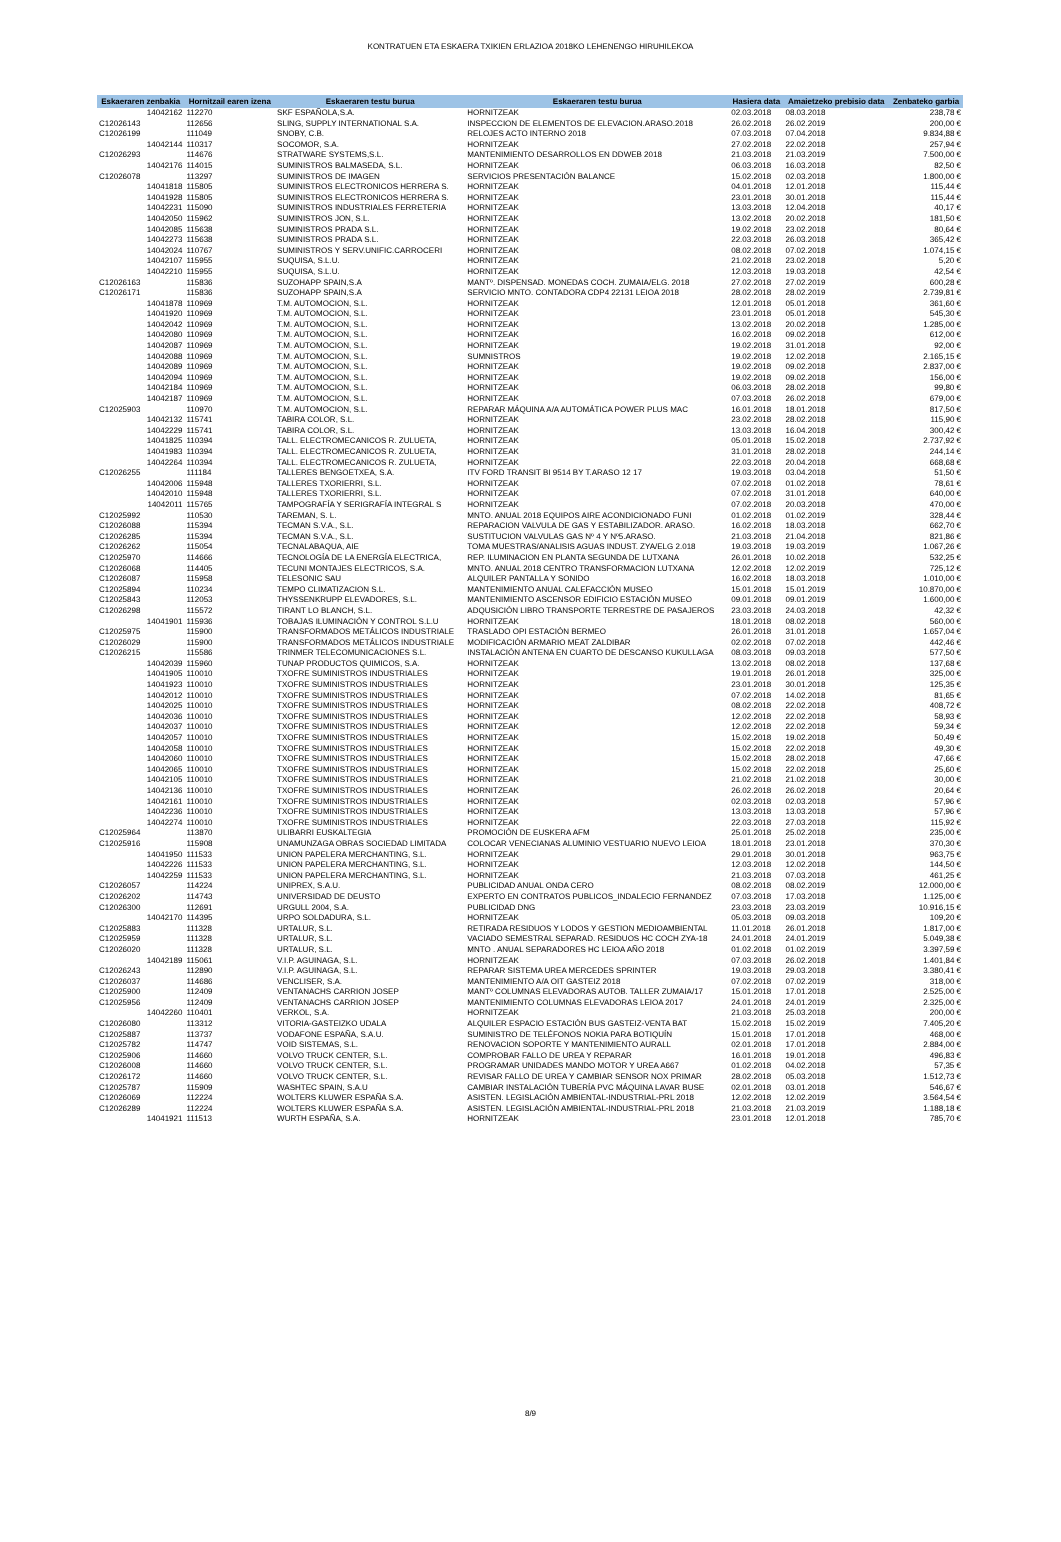KONTRATUEN ETA ESKAERA TXIKIEN ERLAZIOA 2018KO LEHENENGO HIRUHILEKOA
| Eskaeraren zenbakia | Hornitzail earen izena | Eskaeraren testu burua | Eskaeraren testu burua | Hasiera data | Amaietzeko prebisio data | Zenbateko garbia |
| --- | --- | --- | --- | --- | --- | --- |
| 14042162 | 112270 | SKF ESPAÑOLA,S.A. | HORNITZEAK | 02.03.2018 | 08.03.2018 | 238,78 € |
| C12026143 | 112656 | SLING, SUPPLY INTERNATIONAL S.A. | INSPECCION DE ELEMENTOS DE ELEVACION.ARASO.2018 | 26.02.2018 | 26.02.2019 | 200,00 € |
| C12026199 | 111049 | SNOBY, C.B. | RELOJES ACTO INTERNO 2018 | 07.03.2018 | 07.04.2018 | 9.834,88 € |
| 14042144 | 110317 | SOCOMOR, S.A. | HORNITZEAK | 27.02.2018 | 22.02.2018 | 257,94 € |
| C12026293 | 114676 | STRATWARE SYSTEMS,S.L. | MANTENIMIENTO DESARROLLOS EN DDWEB 2018 | 21.03.2018 | 21.03.2019 | 7.500,00 € |
| 14042176 | 114015 | SUMINISTROS BALMASEDA, S.L. | HORNITZEAK | 06.03.2018 | 16.03.2018 | 82,50 € |
| C12026078 | 113297 | SUMINISTROS DE IMAGEN | SERVICIOS PRESENTACIÓN BALANCE | 15.02.2018 | 02.03.2018 | 1.800,00 € |
| 14041818 | 115805 | SUMINISTROS ELECTRONICOS HERRERA S. | HORNITZEAK | 04.01.2018 | 12.01.2018 | 115,44 € |
| 14041928 | 115805 | SUMINISTROS ELECTRONICOS HERRERA S. | HORNITZEAK | 23.01.2018 | 30.01.2018 | 115,44 € |
| 14042231 | 115090 | SUMINISTROS INDUSTRIALES FERRETERIA | HORNITZEAK | 13.03.2018 | 12.04.2018 | 40,17 € |
| 14042050 | 115962 | SUMINISTROS JON, S.L. | HORNITZEAK | 13.02.2018 | 20.02.2018 | 181,50 € |
| 14042085 | 115638 | SUMINISTROS PRADA S.L. | HORNITZEAK | 19.02.2018 | 23.02.2018 | 80,64 € |
| 14042273 | 115638 | SUMINISTROS PRADA S.L. | HORNITZEAK | 22.03.2018 | 26.03.2018 | 365,42 € |
| 14042024 | 110767 | SUMINISTROS Y SERV.UNIFIC.CARROCERI | HORNITZEAK | 08.02.2018 | 07.02.2018 | 1.074,15 € |
| 14042107 | 115955 | SUQUISA, S.L.U. | HORNITZEAK | 21.02.2018 | 23.02.2018 | 5,20 € |
| 14042210 | 115955 | SUQUISA, S.L.U. | HORNITZEAK | 12.03.2018 | 19.03.2018 | 42,54 € |
| C12026163 | 115836 | SUZOHAPP SPAIN,S.A | MANTº. DISPENSAD. MONEDAS COCH. ZUMAIA/ELG. 2018 | 27.02.2018 | 27.02.2019 | 600,28 € |
| C12026171 | 115836 | SUZOHAPP SPAIN,S.A | SERVICIO MNTO. CONTADORA CDP4 22131 LEIOA 2018 | 28.02.2018 | 28.02.2019 | 2.739,81 € |
| 14041878 | 110969 | T.M. AUTOMOCION, S.L. | HORNITZEAK | 12.01.2018 | 05.01.2018 | 361,60 € |
| 14041920 | 110969 | T.M. AUTOMOCION, S.L. | HORNITZEAK | 23.01.2018 | 05.01.2018 | 545,30 € |
| 14042042 | 110969 | T.M. AUTOMOCION, S.L. | HORNITZEAK | 13.02.2018 | 20.02.2018 | 1.285,00 € |
| 14042080 | 110969 | T.M. AUTOMOCION, S.L. | HORNITZEAK | 16.02.2018 | 09.02.2018 | 612,00 € |
| 14042087 | 110969 | T.M. AUTOMOCION, S.L. | HORNITZEAK | 19.02.2018 | 31.01.2018 | 92,00 € |
| 14042088 | 110969 | T.M. AUTOMOCION, S.L. | SUMNISTROS | 19.02.2018 | 12.02.2018 | 2.165,15 € |
| 14042089 | 110969 | T.M. AUTOMOCION, S.L. | HORNITZEAK | 19.02.2018 | 09.02.2018 | 2.837,00 € |
| 14042094 | 110969 | T.M. AUTOMOCION, S.L. | HORNITZEAK | 19.02.2018 | 09.02.2018 | 156,00 € |
| 14042184 | 110969 | T.M. AUTOMOCION, S.L. | HORNITZEAK | 06.03.2018 | 28.02.2018 | 99,80 € |
| 14042187 | 110969 | T.M. AUTOMOCION, S.L. | HORNITZEAK | 07.03.2018 | 26.02.2018 | 679,00 € |
| C12025903 | 110970 | T.M. AUTOMOCION, S.L. | REPARAR MÁQUINA A/A AUTOMÁTICA POWER PLUS MAC | 16.01.2018 | 18.01.2018 | 817,50 € |
| 14042132 | 115741 | TABIRA COLOR, S.L. | HORNITZEAK | 23.02.2018 | 28.02.2018 | 115,90 € |
| 14042229 | 115741 | TABIRA COLOR, S.L. | HORNITZEAK | 13.03.2018 | 16.04.2018 | 300,42 € |
| 14041825 | 110394 | TALL. ELECTROMECANICOS R. ZULUETA, | HORNITZEAK | 05.01.2018 | 15.02.2018 | 2.737,92 € |
| 14041983 | 110394 | TALL. ELECTROMECANICOS R. ZULUETA, | HORNITZEAK | 31.01.2018 | 28.02.2018 | 244,14 € |
| 14042264 | 110394 | TALL. ELECTROMECANICOS R. ZULUETA, | HORNITZEAK | 22.03.2018 | 20.04.2018 | 668,68 € |
| C12026255 | 111184 | TALLERES BENGOETXEA, S.A. | ITV FORD TRANSIT BI 9514 BY T.ARASO 12 17 | 19.03.2018 | 03.04.2018 | 51,50 € |
| 14042006 | 115948 | TALLERES TXORIERRI, S.L. | HORNITZEAK | 07.02.2018 | 01.02.2018 | 78,61 € |
| 14042010 | 115948 | TALLERES TXORIERRI, S.L. | HORNITZEAK | 07.02.2018 | 31.01.2018 | 640,00 € |
| 14042011 | 115765 | TAMPOGRAFÍA Y SERIGRAFÍA INTEGRAL S | HORNITZEAK | 07.02.2018 | 20.03.2018 | 470,00 € |
| C12025992 | 110530 | TAREMAN, S. L. | MNTO. ANUAL 2018 EQUIPOS AIRE ACONDICIONADO FUNI | 01.02.2018 | 01.02.2019 | 328,44 € |
| C12026088 | 115394 | TECMAN S.V.A., S.L. | REPARACION VALVULA DE GAS Y ESTABILIZADOR. ARASO. | 16.02.2018 | 18.03.2018 | 662,70 € |
| C12026285 | 115394 | TECMAN S.V.A., S.L. | SUSTITUCION VALVULAS GAS Nº 4 Y Nº5.ARASO. | 21.03.2018 | 21.04.2018 | 821,86 € |
| C12026262 | 115054 | TECNALABAQUA, AIE | TOMA MUESTRAS/ANALISIS AGUAS INDUST. ZYA/ELG 2.018 | 19.03.2018 | 19.03.2019 | 1.067,26 € |
| C12025970 | 114666 | TECNOLOGÍA DE LA ENERGÍA ELECTRICA, | REP. ILUMINACION EN PLANTA SEGUNDA DE LUTXANA | 26.01.2018 | 10.02.2018 | 532,25 € |
| C12026068 | 114405 | TECUNI MONTAJES ELECTRICOS, S.A. | MNTO. ANUAL 2018 CENTRO TRANSFORMACION LUTXANA | 12.02.2018 | 12.02.2019 | 725,12 € |
| C12026087 | 115958 | TELESONIC SAU | ALQUILER PANTALLA Y SONIDO | 16.02.2018 | 18.03.2018 | 1.010,00 € |
| C12025894 | 110234 | TEMPO CLIMATIZACION S.L. | MANTENIMIENTO ANUAL CALEFACCIÓN MUSEO | 15.01.2018 | 15.01.2019 | 10.870,00 € |
| C12025843 | 112053 | THYSSENKRUPP ELEVADORES, S.L. | MANTENIMIENTO ASCENSOR EDIFICIO ESTACIÓN MUSEO | 09.01.2018 | 09.01.2019 | 1.600,00 € |
| C12026298 | 115572 | TIRANT LO BLANCH, S.L. | ADQUSICIÓN LIBRO TRANSPORTE TERRESTRE DE PASAJEROS | 23.03.2018 | 24.03.2018 | 42,32 € |
| 14041901 | 115936 | TOBAJAS ILUMINACIÓN Y CONTROL S.L.U | HORNITZEAK | 18.01.2018 | 08.02.2018 | 560,00 € |
| C12025975 | 115900 | TRANSFORMADOS METÁLICOS INDUSTRIALE | TRASLADO OPI ESTACIÓN BERMEO | 26.01.2018 | 31.01.2018 | 1.657,04 € |
| C12026029 | 115900 | TRANSFORMADOS METÁLICOS INDUSTRIALE | MODIFICACIÓN ARMARIO MEAT ZALDIBAR | 02.02.2018 | 07.02.2018 | 442,46 € |
| C12026215 | 115586 | TRINMER TELECOMUNICACIONES S.L. | INSTALACIÓN ANTENA EN CUARTO DE DESCANSO KUKULLAGA | 08.03.2018 | 09.03.2018 | 577,50 € |
| 14042039 | 115960 | TUNAP PRODUCTOS QUIMICOS, S.A. | HORNITZEAK | 13.02.2018 | 08.02.2018 | 137,68 € |
| 14041905 | 110010 | TXOFRE SUMINISTROS INDUSTRIALES | HORNITZEAK | 19.01.2018 | 26.01.2018 | 325,00 € |
| 14041923 | 110010 | TXOFRE SUMINISTROS INDUSTRIALES | HORNITZEAK | 23.01.2018 | 30.01.2018 | 125,35 € |
| 14042012 | 110010 | TXOFRE SUMINISTROS INDUSTRIALES | HORNITZEAK | 07.02.2018 | 14.02.2018 | 81,65 € |
| 14042025 | 110010 | TXOFRE SUMINISTROS INDUSTRIALES | HORNITZEAK | 08.02.2018 | 22.02.2018 | 408,72 € |
| 14042036 | 110010 | TXOFRE SUMINISTROS INDUSTRIALES | HORNITZEAK | 12.02.2018 | 22.02.2018 | 58,93 € |
| 14042037 | 110010 | TXOFRE SUMINISTROS INDUSTRIALES | HORNITZEAK | 12.02.2018 | 22.02.2018 | 59,34 € |
| 14042057 | 110010 | TXOFRE SUMINISTROS INDUSTRIALES | HORNITZEAK | 15.02.2018 | 19.02.2018 | 50,49 € |
| 14042058 | 110010 | TXOFRE SUMINISTROS INDUSTRIALES | HORNITZEAK | 15.02.2018 | 22.02.2018 | 49,30 € |
| 14042060 | 110010 | TXOFRE SUMINISTROS INDUSTRIALES | HORNITZEAK | 15.02.2018 | 28.02.2018 | 47,66 € |
| 14042065 | 110010 | TXOFRE SUMINISTROS INDUSTRIALES | HORNITZEAK | 15.02.2018 | 22.02.2018 | 25,60 € |
| 14042105 | 110010 | TXOFRE SUMINISTROS INDUSTRIALES | HORNITZEAK | 21.02.2018 | 21.02.2018 | 30,00 € |
| 14042136 | 110010 | TXOFRE SUMINISTROS INDUSTRIALES | HORNITZEAK | 26.02.2018 | 26.02.2018 | 20,64 € |
| 14042161 | 110010 | TXOFRE SUMINISTROS INDUSTRIALES | HORNITZEAK | 02.03.2018 | 02.03.2018 | 57,96 € |
| 14042236 | 110010 | TXOFRE SUMINISTROS INDUSTRIALES | HORNITZEAK | 13.03.2018 | 13.03.2018 | 57,96 € |
| 14042274 | 110010 | TXOFRE SUMINISTROS INDUSTRIALES | HORNITZEAK | 22.03.2018 | 27.03.2018 | 115,92 € |
| C12025964 | 113870 | ULIBARRI EUSKALTEGIA | PROMOCIÓN DE EUSKERA AFM | 25.01.2018 | 25.02.2018 | 235,00 € |
| C12025916 | 115908 | UNAMUNZAGA OBRAS SOCIEDAD LIMITADA | COLOCAR VENECIANAS ALUMINIO VESTUARIO NUEVO LEIOA | 18.01.2018 | 23.01.2018 | 370,30 € |
| 14041950 | 111533 | UNION PAPELERA MERCHANTING, S.L. | HORNITZEAK | 29.01.2018 | 30.01.2018 | 963,75 € |
| 14042226 | 111533 | UNION PAPELERA MERCHANTING, S.L. | HORNITZEAK | 12.03.2018 | 12.02.2018 | 144,50 € |
| 14042259 | 111533 | UNION PAPELERA MERCHANTING, S.L. | HORNITZEAK | 21.03.2018 | 07.03.2018 | 461,25 € |
| C12026057 | 114224 | UNIPREX, S.A.U. | PUBLICIDAD ANUAL ONDA CERO | 08.02.2018 | 08.02.2019 | 12.000,00 € |
| C12026202 | 114743 | UNIVERSIDAD DE DEUSTO | EXPERTO EN CONTRATOS PUBLICOS_INDALECIO FERNANDEZ | 07.03.2018 | 17.03.2018 | 1.125,00 € |
| C12026300 | 112691 | URGULL 2004, S.A. | PUBLICIDAD DNG | 23.03.2018 | 23.03.2019 | 10.916,15 € |
| 14042170 | 114395 | URPO SOLDADURA, S.L. | HORNITZEAK | 05.03.2018 | 09.03.2018 | 109,20 € |
| C12025883 | 111328 | URTALUR, S.L. | RETIRADA RESIDUOS Y LODOS Y GESTION MEDIOAMBIENTAL | 11.01.2018 | 26.01.2018 | 1.817,00 € |
| C12025959 | 111328 | URTALUR, S.L. | VACIADO SEMESTRAL SEPARAD. RESIDUOS HC COCH ZYA-18 | 24.01.2018 | 24.01.2019 | 5.049,38 € |
| C12026020 | 111328 | URTALUR, S.L. | MNTO . ANUAL SEPARADORES HC LEIOA AÑO 2018 | 01.02.2018 | 01.02.2019 | 3.397,59 € |
| 14042189 | 115061 | V.I.P. AGUINAGA, S.L. | HORNITZEAK | 07.03.2018 | 26.02.2018 | 1.401,84 € |
| C12026243 | 112890 | V.I.P. AGUINAGA, S.L. | REPARAR SISTEMA UREA MERCEDES SPRINTER | 19.03.2018 | 29.03.2018 | 3.380,41 € |
| C12026037 | 114686 | VENCLISER, S.A. | MANTENIMIENTO A/A OIT GASTEIZ 2018 | 07.02.2018 | 07.02.2019 | 318,00 € |
| C12025900 | 112409 | VENTANACHS CARRION JOSEP | MANTº COLUMNAS ELEVADORAS AUTOB. TALLER ZUMAIA/17 | 15.01.2018 | 17.01.2018 | 2.525,00 € |
| C12025956 | 112409 | VENTANACHS CARRION JOSEP | MANTENIMIENTO COLUMNAS ELEVADORAS LEIOA 2017 | 24.01.2018 | 24.01.2019 | 2.325,00 € |
| 14042260 | 110401 | VERKOL, S.A. | HORNITZEAK | 21.03.2018 | 25.03.2018 | 200,00 € |
| C12026080 | 113312 | VITORIA-GASTEIZKO UDALA | ALQUILER ESPACIO ESTACIÓN BUS GASTEIZ-VENTA BAT | 15.02.2018 | 15.02.2019 | 7.405,20 € |
| C12025887 | 113737 | VODAFONE ESPAÑA, S.A.U. | SUMINISTRO DE TELÉFONOS NOKIA PARA BOTIQUÍN | 15.01.2018 | 17.01.2018 | 468,00 € |
| C12025782 | 114747 | VOID SISTEMAS, S.L. | RENOVACION SOPORTE Y MANTENIMIENTO AURALL | 02.01.2018 | 17.01.2018 | 2.884,00 € |
| C12025906 | 114660 | VOLVO TRUCK CENTER, S.L. | COMPROBAR FALLO DE UREA Y REPARAR | 16.01.2018 | 19.01.2018 | 496,83 € |
| C12026008 | 114660 | VOLVO TRUCK CENTER, S.L. | PROGRAMAR UNIDADES MANDO MOTOR Y UREA A667 | 01.02.2018 | 04.02.2018 | 57,35 € |
| C12026172 | 114660 | VOLVO TRUCK CENTER, S.L. | REVISAR FALLO DE UREA Y CAMBIAR SENSOR NOX PRIMAR | 28.02.2018 | 05.03.2018 | 1.512,73 € |
| C12025787 | 115909 | WASHTEC SPAIN, S.A.U | CAMBIAR INSTALACIÓN TUBERÍA PVC MÁQUINA LAVAR BUSE | 02.01.2018 | 03.01.2018 | 546,67 € |
| C12026069 | 112224 | WOLTERS KLUWER ESPAÑA S.A. | ASISTEN. LEGISLACIÓN AMBIENTAL-INDUSTRIAL-PRL 2018 | 12.02.2018 | 12.02.2019 | 3.564,54 € |
| C12026289 | 112224 | WOLTERS KLUWER ESPAÑA S.A. | ASISTEN. LEGISLACIÓN AMBIENTAL-INDUSTRIAL-PRL 2018 | 21.03.2018 | 21.03.2019 | 1.188,18 € |
| 14041921 | 111513 | WURTH ESPAÑA, S.A. | HORNITZEAK | 23.01.2018 | 12.01.2018 | 785,70 € |
8/9